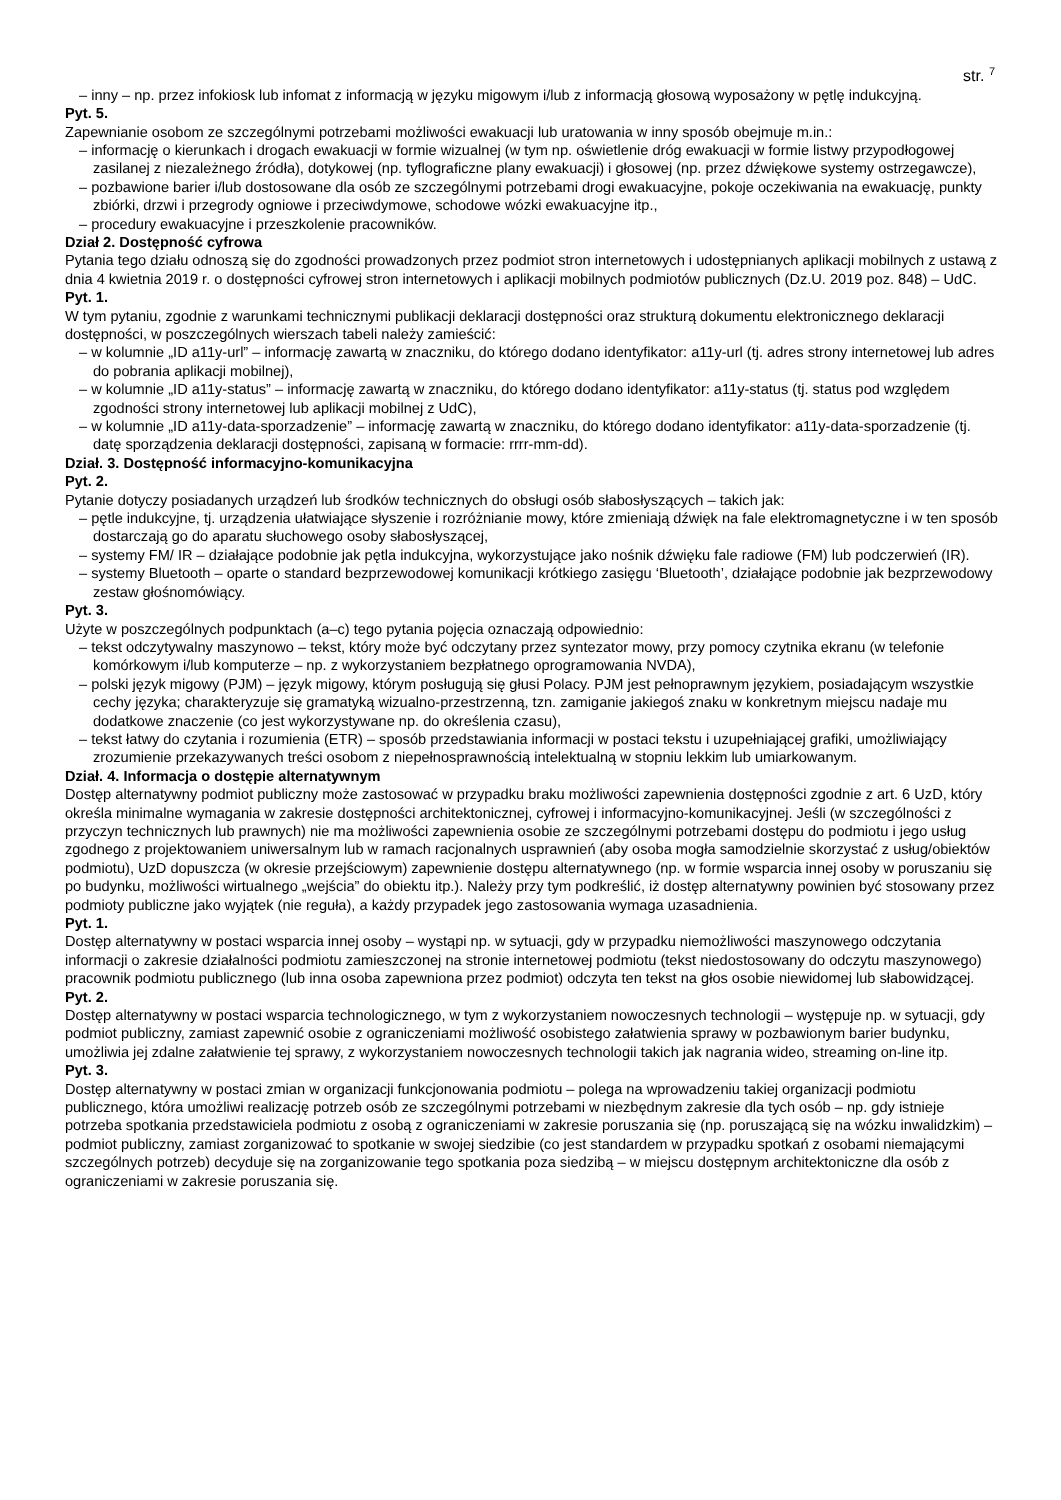str. <sup>7</sup>
– inny – np. przez infokiosk lub infomat z informacją w języku migowym i/lub z informacją głosową wyposażony w pętlę indukcyjną.
Pyt. 5.
Zapewnianie osobom ze szczególnymi potrzebami możliwości ewakuacji lub uratowania w inny sposób obejmuje m.in.:
– informację o kierunkach i drogach ewakuacji w formie wizualnej (w tym np. oświetlenie dróg ewakuacji w formie listwy przypodłogowej zasilanej z niezależnego źródła), dotykowej (np. tyflograficzne plany ewakuacji) i głosowej (np. przez dźwiękowe systemy ostrzegawcze),
– pozbawione barier i/lub dostosowane dla osób ze szczególnymi potrzebami drogi ewakuacyjne, pokoje oczekiwania na ewakuację, punkty zbiórki, drzwi i przegrody ogniowe i przeciwdymowe, schodowe wózki ewakuacyjne itp.,
– procedury ewakuacyjne i przeszkolenie pracowników.
Dział 2. Dostępność cyfrowa
Pytania tego działu odnoszą się do zgodności prowadzonych przez podmiot stron internetowych i udostępnianych aplikacji mobilnych z ustawą z dnia 4 kwietnia 2019 r. o dostępności cyfrowej stron internetowych i aplikacji mobilnych podmiotów publicznych (Dz.U. 2019 poz. 848) – UdC.
Pyt. 1.
W tym pytaniu, zgodnie z warunkami technicznymi publikacji deklaracji dostępności oraz strukturą dokumentu elektronicznego deklaracji dostępności, w poszczególnych wierszach tabeli należy zamieścić:
– w kolumnie „ID a11y-url” – informację zawartą w znaczniku, do którego dodano identyfikator: a11y-url (tj. adres strony internetowej lub adres do pobrania aplikacji mobilnej),
– w kolumnie „ID a11y-status” – informację zawartą w znaczniku, do którego dodano identyfikator: a11y-status (tj. status pod względem zgodności strony internetowej lub aplikacji mobilnej z UdC),
– w kolumnie „ID a11y-data-sporzadzenie” – informację zawartą w znaczniku, do którego dodano identyfikator: a11y-data-sporzadzenie (tj. datę sporządzenia deklaracji dostępności, zapisaną w formacie: rrrr-mm-dd).
Dział. 3. Dostępność informacyjno-komunikacyjna
Pyt. 2.
Pytanie dotyczy posiadanych urządzeń lub środków technicznych do obsługi osób słabosłyszących – takich jak:
– pętle indukcyjne, tj. urządzenia ułatwiające słyszenie i rozróżnianie mowy, które zmieniają dźwięk na fale elektromagnetyczne i w ten sposób dostarczają go do aparatu słuchowego osoby słabosłyszącej,
– systemy FM/ IR – działające podobnie jak pętla indukcyjna, wykorzystujące jako nośnik dźwięku fale radiowe (FM) lub podczerwień (IR).
– systemy Bluetooth – oparte o standard bezprzewodowej komunikacji krótkiego zasięgu ‘Bluetooth’, działające podobnie jak bezprzewodowy zestaw głośnomówiący.
Pyt. 3.
Użyte w poszczególnych podpunktach (a–c) tego pytania pojęcia oznaczają odpowiednio:
– tekst odczytywalny maszynowo – tekst, który może być odczytany przez syntezator mowy, przy pomocy czytnika ekranu (w telefonie komórkowym i/lub komputerze – np. z wykorzystaniem bezpłatnego oprogramowania NVDA),
– polski język migowy (PJM) – język migowy, którym posługują się głusi Polacy. PJM jest pełnoprawnym językiem, posiadającym wszystkie cechy języka; charakteryzuje się gramatyką wizualno-przestrzenną, tzn. zamiganie jakiegoś znaku w konkretnym miejscu nadaje mu dodatkowe znaczenie (co jest wykorzystywane np. do określenia czasu),
– tekst łatwy do czytania i rozumienia (ETR) – sposób przedstawiania informacji w postaci tekstu i uzupełniającej grafiki, umożliwiający zrozumienie przekazywanych treści osobom z niepełnosprawnością intelektualną w stopniu lekkim lub umiarkowanym.
Dział. 4. Informacja o dostępie alternatywnym
Dostęp alternatywny podmiot publiczny może zastosować w przypadku braku możliwości zapewnienia dostępności zgodnie z art. 6 UzD, który określa minimalne wymagania w zakresie dostępności architektonicznej, cyfrowej i informacyjno-komunikacyjnej. Jeśli (w szczególności z przyczyn technicznych lub prawnych) nie ma możliwości zapewnienia osobie ze szczególnymi potrzebami dostępu do podmiotu i jego usług zgodnego z projektowaniem uniwersalnym lub w ramach racjonalnych usprawnień (aby osoba mogła samodzielnie skorzystać z usług/obiektów podmiotu), UzD dopuszcza (w okresie przejściowym) zapewnienie dostępu alternatywnego (np. w formie wsparcia innej osoby w poruszaniu się po budynku, możliwości wirtualnego „wejścia” do obiektu itp.). Należy przy tym podkreślić, iż dostęp alternatywny powinien być stosowany przez podmioty publiczne jako wyjątek (nie reguła), a każdy przypadek jego zastosowania wymaga uzasadnienia.
Pyt. 1.
Dostęp alternatywny w postaci wsparcia innej osoby – wystąpi np. w sytuacji, gdy w przypadku niemożliwości maszynowego odczytania informacji o zakresie działalności podmiotu zamieszczonej na stronie internetowej podmiotu (tekst niedostosowany do odczytu maszynowego) pracownik podmiotu publicznego (lub inna osoba zapewniona przez podmiot) odczyta ten tekst na głos osobie niewidomej lub słabowidzącej.
Pyt. 2.
Dostęp alternatywny w postaci wsparcia technologicznego, w tym z wykorzystaniem nowoczesnych technologii – występuje np. w sytuacji, gdy podmiot publiczny, zamiast zapewnić osobie z ograniczeniami możliwość osobistego załatwienia sprawy w pozbawionym barier budynku, umożliwia jej zdalne załatwienie tej sprawy, z wykorzystaniem nowoczesnych technologii takich jak nagrania wideo, streaming on-line itp.
Pyt. 3.
Dostęp alternatywny w postaci zmian w organizacji funkcjonowania podmiotu – polega na wprowadzeniu takiej organizacji podmiotu publicznego, która umożliwi realizację potrzeb osób ze szczególnymi potrzebami w niezbędnym zakresie dla tych osób – np. gdy istnieje potrzeba spotkania przedstawiciela podmiotu z osobą z ograniczeniami w zakresie poruszania się (np. poruszającą się na wózku inwalidzkim) – podmiot publiczny, zamiast zorganizować to spotkanie w swojej siedzibie (co jest standardem w przypadku spotkań z osobami niemającymi szczególnych potrzeb) decyduje się na zorganizowanie tego spotkania poza siedzibą – w miejscu dostępnym architektoniczne dla osób z ograniczeniami w zakresie poruszania się.